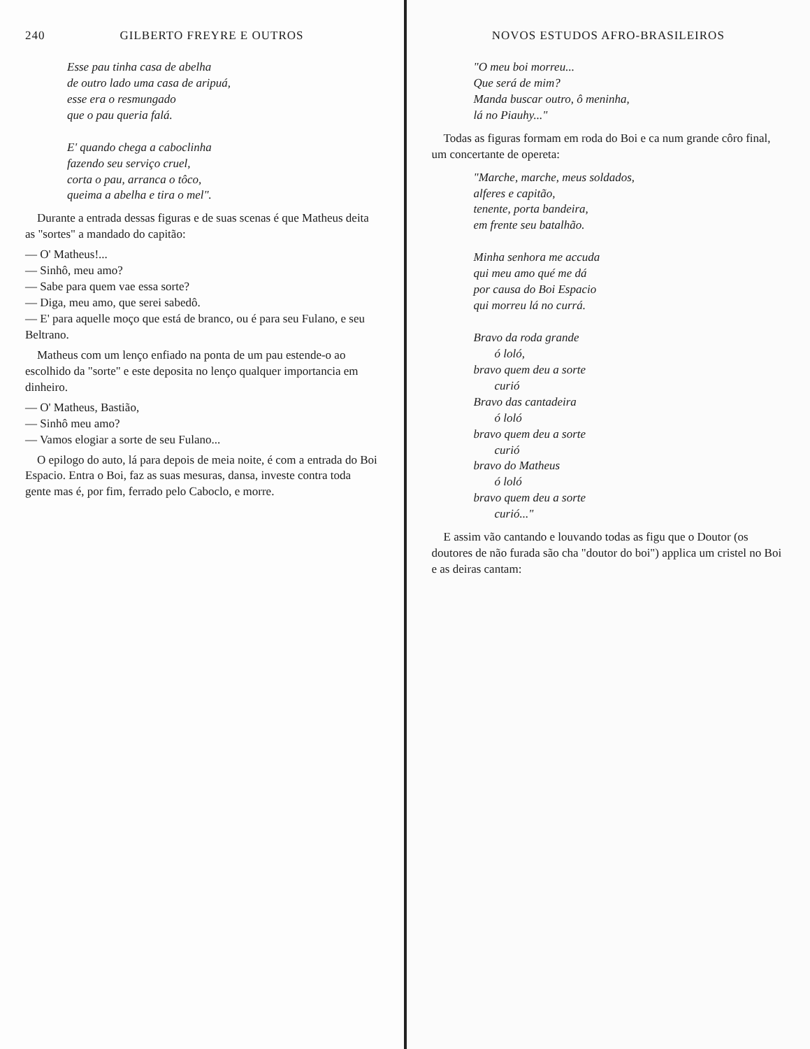240 GILBERTO FREYRE E OUTROS
Esse pau tinha casa de abelha
de outro lado uma casa de aripuá,
esse era o resmungado
que o pau queria falá.
E' quando chega a caboclinha
fazendo seu serviço cruel,
corta o pau, arranca o tôco,
queima a abelha e tira o mel".
Durante a entrada dessas figuras e de suas scenas é que Matheus deita as "sortes" a mandado do capitão:
— O' Matheus!...
— Sinhô, meu amo?
— Sabe para quem vae essa sorte?
— Diga, meu amo, que serei sabedô.
— E' para aquelle moço que está de branco, ou é para seu Fulano, e seu Beltrano.
Matheus com um lenço enfiado na ponta de um pau estende-o ao escolhido da "sorte" e este deposita no lenço qualquer importancia em dinheiro.
— O' Matheus, Bastião,
— Sinhô meu amo?
— Vamos elogiar a sorte de seu Fulano...
O epilogo do auto, lá para depois de meia noite, é com a entrada do Boi Espacio. Entra o Boi, faz as suas mesuras, dansa, investe contra toda gente mas é, por fim, ferrado pelo Caboclo, e morre.
NOVOS ESTUDOS AFRO-BRASILEIROS
"O meu boi morreu...
Que será de mim?
Manda buscar outro, ô meninha,
lá no Piauhy..."
Todas as figuras formam em roda do Boi e ca num grande côro final, um concertante de opereta:
"Marche, marche, meus soldados,
alferes e capitão,
tenente, porta bandeira,
em frente seu batalhão.
Minha senhora me accuda
qui meu amo qué me dá
por causa do Boi Espacio
qui morreu lá no currá.
Bravo da roda grande
ó loló,
bravo quem deu a sorte
curió
Bravo das cantadeira
ó loló
bravo quem deu a sorte
curió
bravo do Matheus
ó loló
bravo quem deu a sorte
curió..."
E assim vão cantando e louvando todas as figu que o Doutor (os doutores de não furada são cha "doutor do boi") applica um cristel no Boi e as deiras cantam: